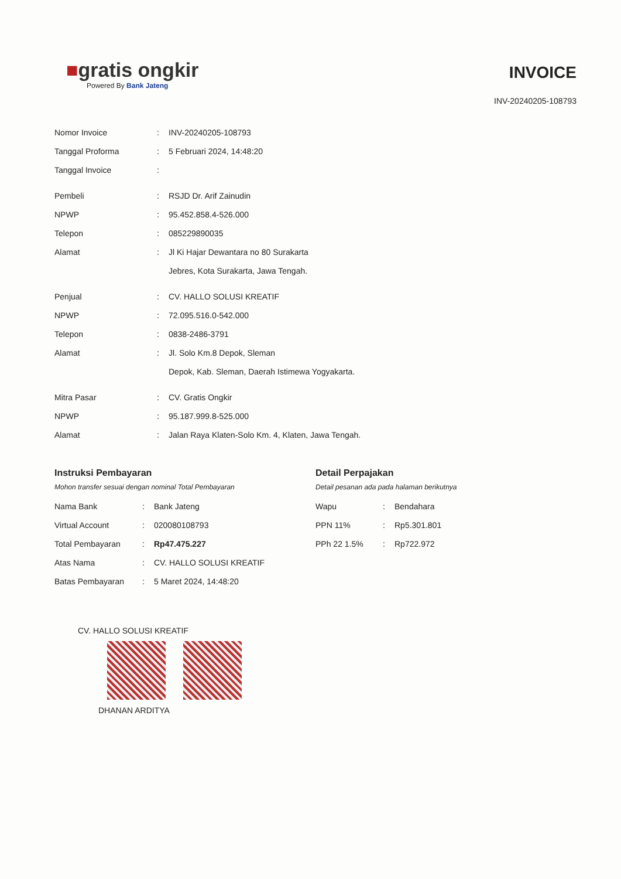■gratis ongkir
Powered By Bank Jateng
INVOICE
INV-20240205-108793
| Nomor Invoice | : | INV-20240205-108793 |
| Tanggal Proforma | : | 5 Februari 2024, 14:48:20 |
| Tanggal Invoice | : | |
| Pembeli | : | RSJD Dr. Arif Zainudin |
| NPWP | : | 95.452.858.4-526.000 |
| Telepon | : | 085229890035 |
| Alamat | : | Jl Ki Hajar Dewantara no 80 Surakarta Jebres, Kota Surakarta, Jawa Tengah. |
| Penjual | : | CV. HALLO SOLUSI KREATIF |
| NPWP | : | 72.095.516.0-542.000 |
| Telepon | : | 0838-2486-3791 |
| Alamat | : | Jl. Solo Km.8 Depok, Sleman Depok, Kab. Sleman, Daerah Istimewa Yogyakarta. |
| Mitra Pasar | : | CV. Gratis Ongkir |
| NPWP | : | 95.187.999.8-525.000 |
| Alamat | : | Jalan Raya Klaten-Solo Km. 4, Klaten, Jawa Tengah. |
Instruksi Pembayaran
Mohon transfer sesuai dengan nominal Total Pembayaran
| Nama Bank | : | Bank Jateng |
| Virtual Account | : | 020080108793 |
| Total Pembayaran | : | Rp47.475.227 |
| Atas Nama | : | CV. HALLO SOLUSI KREATIF |
| Batas Pembayaran | : | 5 Maret 2024, 14:48:20 |
Detail Perpajakan
Detail pesanan ada pada halaman berikutnya
| Wapu | : | Bendahara |
| PPN 11% | : | Rp5.301.801 |
| PPh 22 1.5% | : | Rp722.972 |
CV. HALLO SOLUSI KREATIF
DHANAN ARDITYA